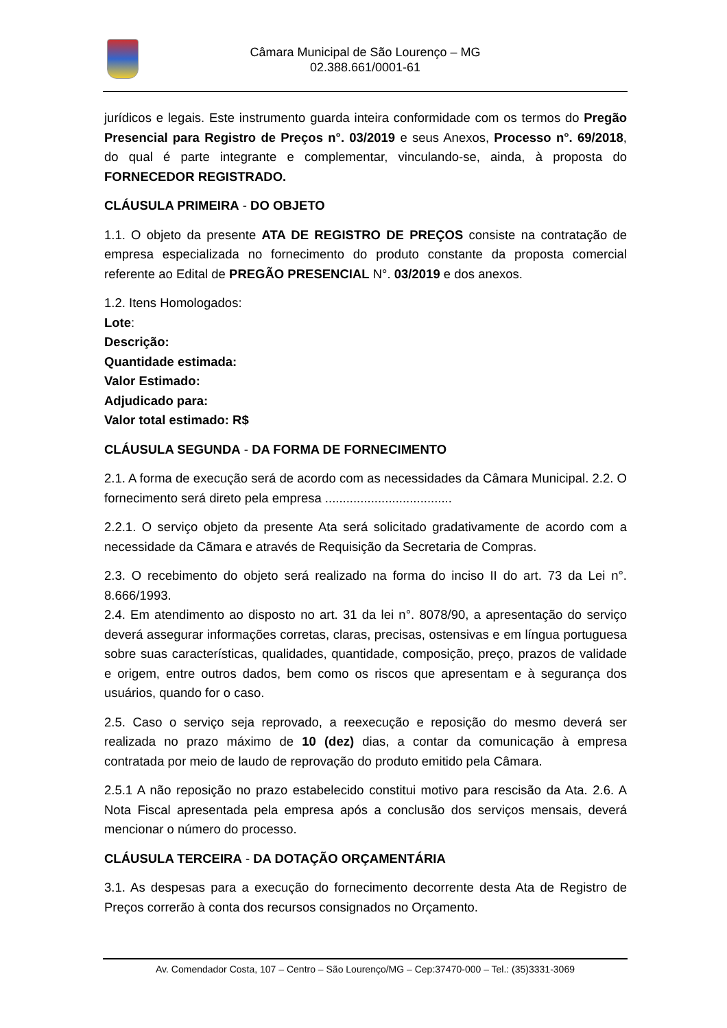Câmara Municipal de São Lourenço – MG
02.388.661/0001-61
jurídicos e legais. Este instrumento guarda inteira conformidade com os termos do Pregão Presencial para Registro de Preços n°. 03/2019 e seus Anexos, Processo n°. 69/2018, do qual é parte integrante e complementar, vinculando-se, ainda, à proposta do FORNECEDOR REGISTRADO.
CLÁUSULA PRIMEIRA - DO OBJETO
1.1. O objeto da presente ATA DE REGISTRO DE PREÇOS consiste na contratação de empresa especializada no fornecimento do produto constante da proposta comercial referente ao Edital de PREGÃO PRESENCIAL N°. 03/2019 e dos anexos.
1.2. Itens Homologados:
Lote:
Descrição:
Quantidade estimada:
Valor Estimado:
Adjudicado para:
Valor total estimado: R$
CLÁUSULA SEGUNDA - DA FORMA DE FORNECIMENTO
2.1. A forma de execução será de acordo com as necessidades da Câmara Municipal. 2.2. O fornecimento será direto pela empresa ....................................
2.2.1. O serviço objeto da presente Ata será solicitado gradativamente de acordo com a necessidade da Cãmara e através de Requisição da Secretaria de Compras.
2.3. O recebimento do objeto será realizado na forma do inciso II do art. 73 da Lei n°. 8.666/1993.
2.4. Em atendimento ao disposto no art. 31 da lei n°. 8078/90, a apresentação do serviço deverá assegurar informações corretas, claras, precisas, ostensivas e em língua portuguesa sobre suas características, qualidades, quantidade, composição, preço, prazos de validade e origem, entre outros dados, bem como os riscos que apresentam e à segurança dos usuários, quando for o caso.
2.5. Caso o serviço seja reprovado, a reexecução e reposição do mesmo deverá ser realizada no prazo máximo de 10 (dez) dias, a contar da comunicação à empresa contratada por meio de laudo de reprovação do produto emitido pela Câmara.
2.5.1 A não reposição no prazo estabelecido constitui motivo para rescisão da Ata. 2.6. A Nota Fiscal apresentada pela empresa após a conclusão dos serviços mensais, deverá mencionar o número do processo.
CLÁUSULA TERCEIRA - DA DOTAÇÃO ORÇAMENTÁRIA
3.1. As despesas para a execução do fornecimento decorrente desta Ata de Registro de Preços correrão à conta dos recursos consignados no Orçamento.
Av. Comendador Costa, 107 – Centro – São Lourenço/MG – Cep:37470-000 – Tel.: (35)3331-3069